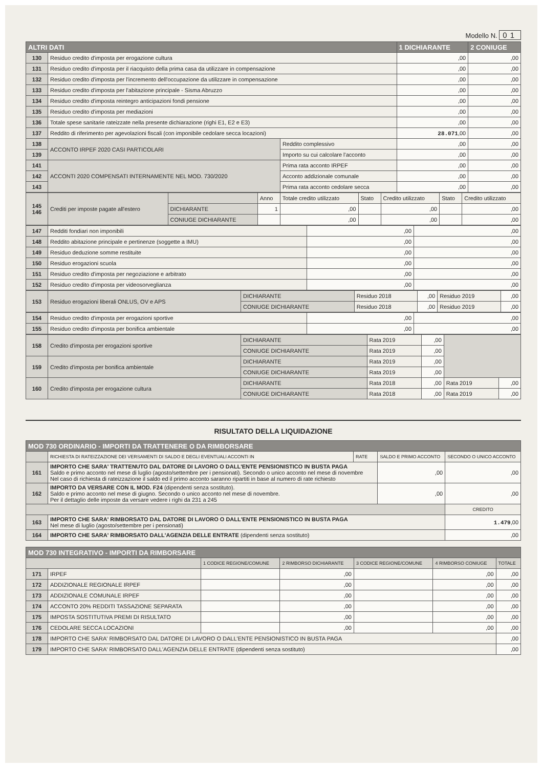Modello N. 01
| ALTRI DATI | | | 1 DICHIARANTE | 2 CONIUGE |
| --- | --- | --- | --- | --- |
| 130 | Residuo credito d'imposta per erogazione cultura | | ,00 | ,00 |
| 131 | Residuo credito d'imposta per il riacquisto della prima casa da utilizzare in compensazione | | ,00 | ,00 |
| 132 | Residuo credito d'imposta per l'incremento dell'occupazione da utilizzare in compensazione | | ,00 | ,00 |
| 133 | Residuo credito d'imposta per l'abitazione principale - Sisma Abruzzo | | ,00 | ,00 |
| 134 | Residuo credito d'imposta reintegro anticipazioni fondi pensione | | ,00 | ,00 |
| 135 | Residuo credito d'imposta per mediazioni | | ,00 | ,00 |
| 136 | Totale spese sanitarie rateizzate nella presente dichiarazione (righi E1, E2 e E3) | | ,00 | ,00 |
| 137 | Reddito di riferimento per agevolazioni fiscali (con imponibile cedolare secca locazioni) | | 28.071 ,00 | ,00 |
| 138 | ACCONTO IRPEF 2020 CASI PARTICOLARI | Reddito complessivo | ,00 | ,00 |
| 139 | | Importo su cui calcolare l'acconto | ,00 | ,00 |
| 141 | ACCONTI 2020 COMPENSATI INTERNAMENTE NEL MOD. 730/2020 | Prima rata acconto IRPEF | ,00 | ,00 |
| 142 | | Acconto addizionale comunale | ,00 | ,00 |
| 143 | | Prima rata acconto cedolare secca | ,00 | ,00 |
| 145 146 | Crediti per imposte pagate all'estero | | Anno | Totale credito utilizzato | Stato | Credito utilizzato | Stato | Credito utilizzato |
| | | DICHIARANTE | 1 | ,00 | | ,00 | | ,00 |
| | | CONIUGE DICHIARANTE | | ,00 | | ,00 | | ,00 |
| 147 | Redditi fondiari non imponibili | ,00 | ,00 |
| 148 | Reddito abitazione principale e pertinenze (soggette a IMU) | ,00 | ,00 |
| 149 | Residuo deduzione somme restituite | ,00 | ,00 |
| 150 | Residuo erogazioni scuola | ,00 | ,00 |
| 151 | Residuo credito d'imposta per negoziazione e arbitrato | ,00 | ,00 |
| 152 | Residuo credito d'imposta per videosorveglianza | ,00 | ,00 |
| 153 | Residuo erogazioni liberali ONLUS, OV e APS | DICHIARANTE | Residuo 2018 | ,00 | Residuo 2019 | ,00 |
| | | CONIUGE DICHIARANTE | Residuo 2018 | ,00 | Residuo 2019 | ,00 |
| 154 | Residuo credito d'imposta per erogazioni sportive | ,00 | ,00 |
| 155 | Residuo credito d'imposta per bonifica ambientale | ,00 | ,00 |
| 158 | Credito d'imposta per erogazioni sportive | DICHIARANTE | Rata 2019 | ,00 | | |
| | | CONIUGE DICHIARANTE | Rata 2019 | ,00 | | |
| 159 | Credito d'imposta per bonifica ambientale | DICHIARANTE | Rata 2019 | ,00 | | |
| | | CONIUGE DICHIARANTE | Rata 2019 | ,00 | | |
| 160 | Credito d'imposta per erogazione cultura | DICHIARANTE | Rata 2018 | ,00 | Rata 2019 | ,00 |
| | | CONIUGE DICHIARANTE | Rata 2018 | ,00 | Rata 2019 | ,00 |
RISULTATO DELLA LIQUIDAZIONE
| MOD 730 ORDINARIO - IMPORTI DA TRATTENERE O DA RIMBORSARE | | | | |
| --- | --- | --- | --- | --- |
| | RICHIESTA DI RATEIZZAZIONE DEI VERSAMENTI DI SALDO E DEGLI EVENTUALI ACCONTI IN | RATE | SALDO E PRIMO ACCONTO | SECONDO O UNICO ACCONTO |
| 161 | IMPORTO CHE SARA' TRATTENUTO DAL DATORE DI LAVORO O DALL'ENTE PENSIONISTICO IN BUSTA PAGA Saldo e primo acconto nel mese di luglio (agosto/settembre per i pensionati). Secondo o unico acconto nel mese di novembre Nel caso di richiesta di rateizzazione il saldo ed il primo acconto saranno ripartiti in base al numero di rate richiesto | | ,00 | ,00 |
| 162 | IMPORTO DA VERSARE CON IL MOD. F24 (dipendenti senza sostituto). Saldo e primo acconto nel mese di giugno. Secondo o unico acconto nel mese di novembre. Per il dettaglio delle imposte da versare vedere i righi da 231 a 245 | | ,00 | ,00 |
| | | | | CREDITO |
| 163 | IMPORTO CHE SARA' RIMBORSATO DAL DATORE DI LAVORO O DALL'ENTE PENSIONISTICO IN BUSTA PAGA Nel mese di luglio (agosto/settembre per i pensionati) | | | 1.479 ,00 |
| 164 | IMPORTO CHE SARA' RIMBORSATO DALL'AGENZIA DELLE ENTRATE (dipendenti senza sostituto) | | | ,00 |
| MOD 730 INTEGRATIVO - IMPORTI DA RIMBORSARE | | | | | | |
| --- | --- | --- | --- | --- | --- | --- |
| | | 1 CODICE REGIONE/COMUNE | 2 RIMBORSO DICHIARANTE | 3 CODICE REGIONE/COMUNE | 4 RIMBORSO CONIUGE | TOTALE |
| 171 | IRPEF | | ,00 | | ,00 | ,00 |
| 172 | ADDIZIONALE REGIONALE IRPEF | | ,00 | | ,00 | ,00 |
| 173 | ADDIZIONALE COMUNALE IRPEF | | ,00 | | ,00 | ,00 |
| 174 | ACCONTO 20% REDDITI TASSAZIONE SEPARATA | | ,00 | | ,00 | ,00 |
| 175 | IMPOSTA SOSTITUTIVA PREMI DI RISULTATO | | ,00 | | ,00 | ,00 |
| 176 | CEDOLARE SECCA LOCAZIONI | | ,00 | | ,00 | ,00 |
| 178 | IMPORTO CHE SARA' RIMBORSATO DAL DATORE DI LAVORO O DALL'ENTE PENSIONISTICO IN BUSTA PAGA | | | | | ,00 |
| 179 | IMPORTO CHE SARA' RIMBORSATO DALL'AGENZIA DELLE ENTRATE (dipendenti senza sostituto) | | | | | ,00 |